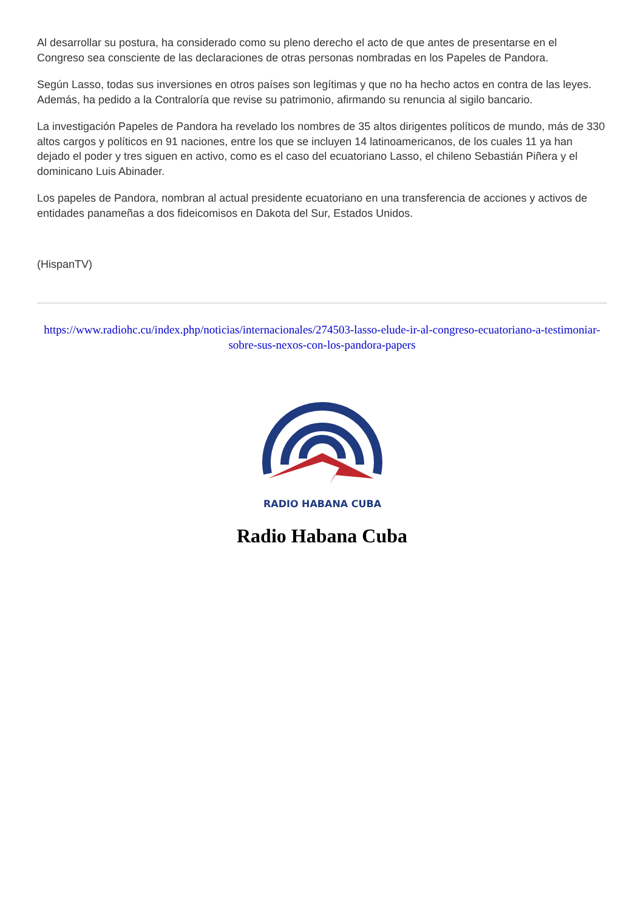Al desarrollar su postura, ha considerado como su pleno derecho el acto de que antes de presentarse en el Congreso sea consciente de las declaraciones de otras personas nombradas en los Papeles de Pandora.
Según Lasso, todas sus inversiones en otros países son legítimas y que no ha hecho actos en contra de las leyes. Además, ha pedido a la Contraloría que revise su patrimonio, afirmando su renuncia al sigilo bancario.
La investigación Papeles de Pandora ha revelado los nombres de 35 altos dirigentes políticos de mundo, más de 330 altos cargos y políticos en 91 naciones, entre los que se incluyen 14 latinoamericanos, de los cuales 11 ya han dejado el poder y tres siguen en activo, como es el caso del ecuatoriano Lasso, el chileno Sebastián Piñera y el dominicano Luis Abinader.
Los papeles de Pandora, nombran al actual presidente ecuatoriano en una transferencia de acciones y activos de entidades panameñas a dos fideicomisos en Dakota del Sur, Estados Unidos.
(HispanTV)
https://www.radiohc.cu/index.php/noticias/internacionales/274503-lasso-elude-ir-al-congreso-ecuatoriano-a-testimoniar-sobre-sus-nexos-con-los-pandora-papers
RADIO HABANA CUBA
Radio Habana Cuba